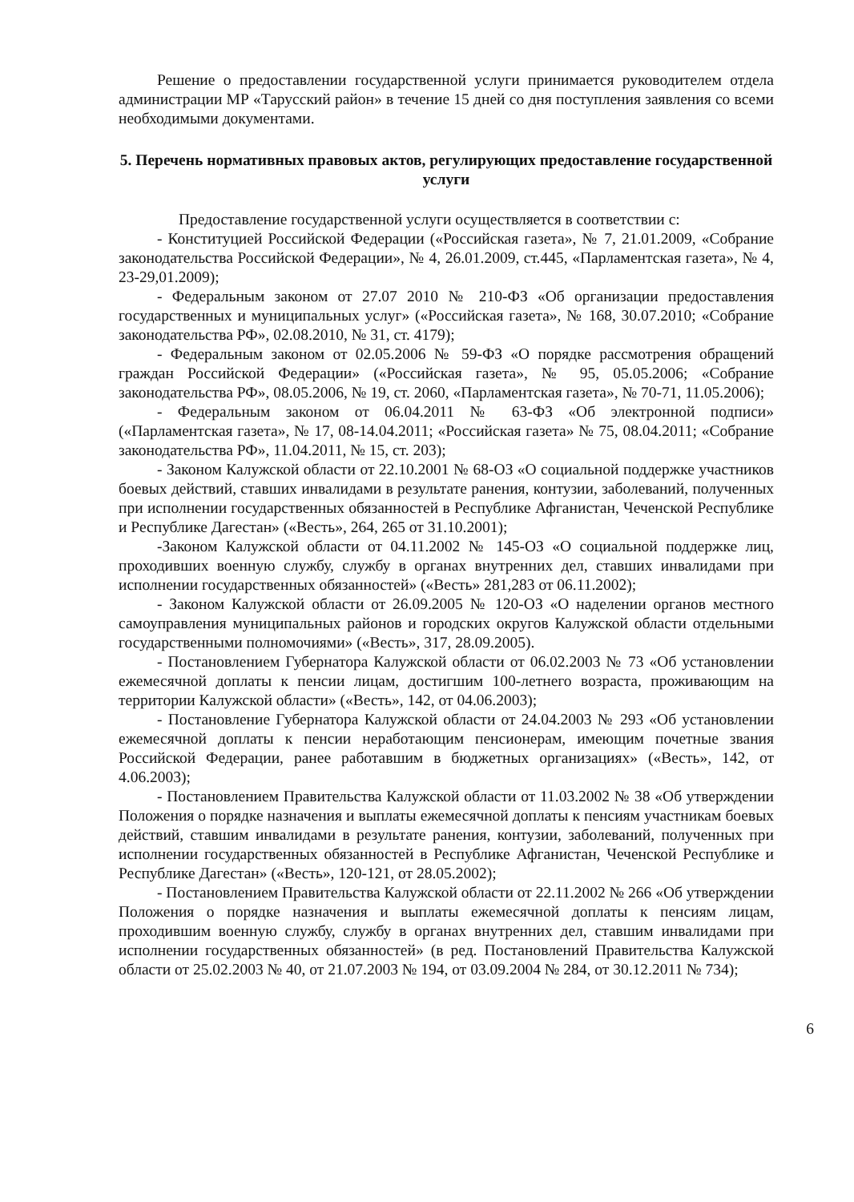Решение о предоставлении государственной услуги принимается руководителем отдела администрации МР «Тарусский район» в течение 15 дней со дня поступления заявления со всеми необходимыми документами.
5. Перечень нормативных правовых актов, регулирующих предоставление государственной услуги
Предоставление государственной услуги осуществляется в соответствии с:
- Конституцией Российской Федерации («Российская газета», № 7, 21.01.2009, «Собрание законодательства Российской Федерации», № 4, 26.01.2009, ст.445, «Парламентская газета», № 4, 23-29,01.2009);
- Федеральным законом от 27.07 2010 № 210-ФЗ «Об организации предоставления государственных и муниципальных услуг» («Российская газета», № 168, 30.07.2010; «Собрание законодательства РФ», 02.08.2010, № 31, ст. 4179);
- Федеральным законом от 02.05.2006 № 59-ФЗ «О порядке рассмотрения обращений граждан Российской Федерации» («Российская газета», № 95, 05.05.2006; «Собрание законодательства РФ», 08.05.2006, № 19, ст. 2060, «Парламентская газета», № 70-71, 11.05.2006);
- Федеральным законом от 06.04.2011 № 63-ФЗ «Об электронной подписи» («Парламентская газета», № 17, 08-14.04.2011; «Российская газета» № 75, 08.04.2011; «Собрание законодательства РФ», 11.04.2011, № 15, ст. 203);
- Законом Калужской области от 22.10.2001 № 68-ОЗ «О социальной поддержке участников боевых действий, ставших инвалидами в результате ранения, контузии, заболеваний, полученных при исполнении государственных обязанностей в Республике Афганистан, Чеченской Республике и Республике Дагестан» («Весть», 264, 265 от 31.10.2001);
-Законом Калужской области от 04.11.2002 № 145-ОЗ «О социальной поддержке лиц, проходивших военную службу, службу в органах внутренних дел, ставших инвалидами при исполнении государственных обязанностей» («Весть» 281,283 от 06.11.2002);
- Законом Калужской области от 26.09.2005 № 120-ОЗ «О наделении органов местного самоуправления муниципальных районов и городских округов Калужской области отдельными государственными полномочиями» («Весть», 317, 28.09.2005).
- Постановлением Губернатора Калужской области от 06.02.2003 № 73 «Об установлении ежемесячной доплаты к пенсии лицам, достигшим 100-летнего возраста, проживающим на территории Калужской области» («Весть», 142, от 04.06.2003);
- Постановление Губернатора Калужской области от 24.04.2003 № 293 «Об установлении ежемесячной доплаты к пенсии неработающим пенсионерам, имеющим почетные звания Российской Федерации, ранее работавшим в бюджетных организациях» («Весть», 142, от 4.06.2003);
- Постановлением Правительства Калужской области от 11.03.2002 № 38 «Об утверждении Положения о порядке назначения и выплаты ежемесячной доплаты к пенсиям участникам боевых действий, ставшим инвалидами в результате ранения, контузии, заболеваний, полученных при исполнении государственных обязанностей в Республике Афганистан, Чеченской Республике и Республике Дагестан» («Весть», 120-121, от 28.05.2002);
- Постановлением Правительства Калужской области от 22.11.2002 № 266 «Об утверждении Положения о порядке назначения и выплаты ежемесячной доплаты к пенсиям лицам, проходившим военную службу, службу в органах внутренних дел, ставшим инвалидами при исполнении государственных обязанностей» (в ред. Постановлений Правительства Калужской области от 25.02.2003 № 40, от 21.07.2003 № 194, от 03.09.2004 № 284, от 30.12.2011 № 734);
6